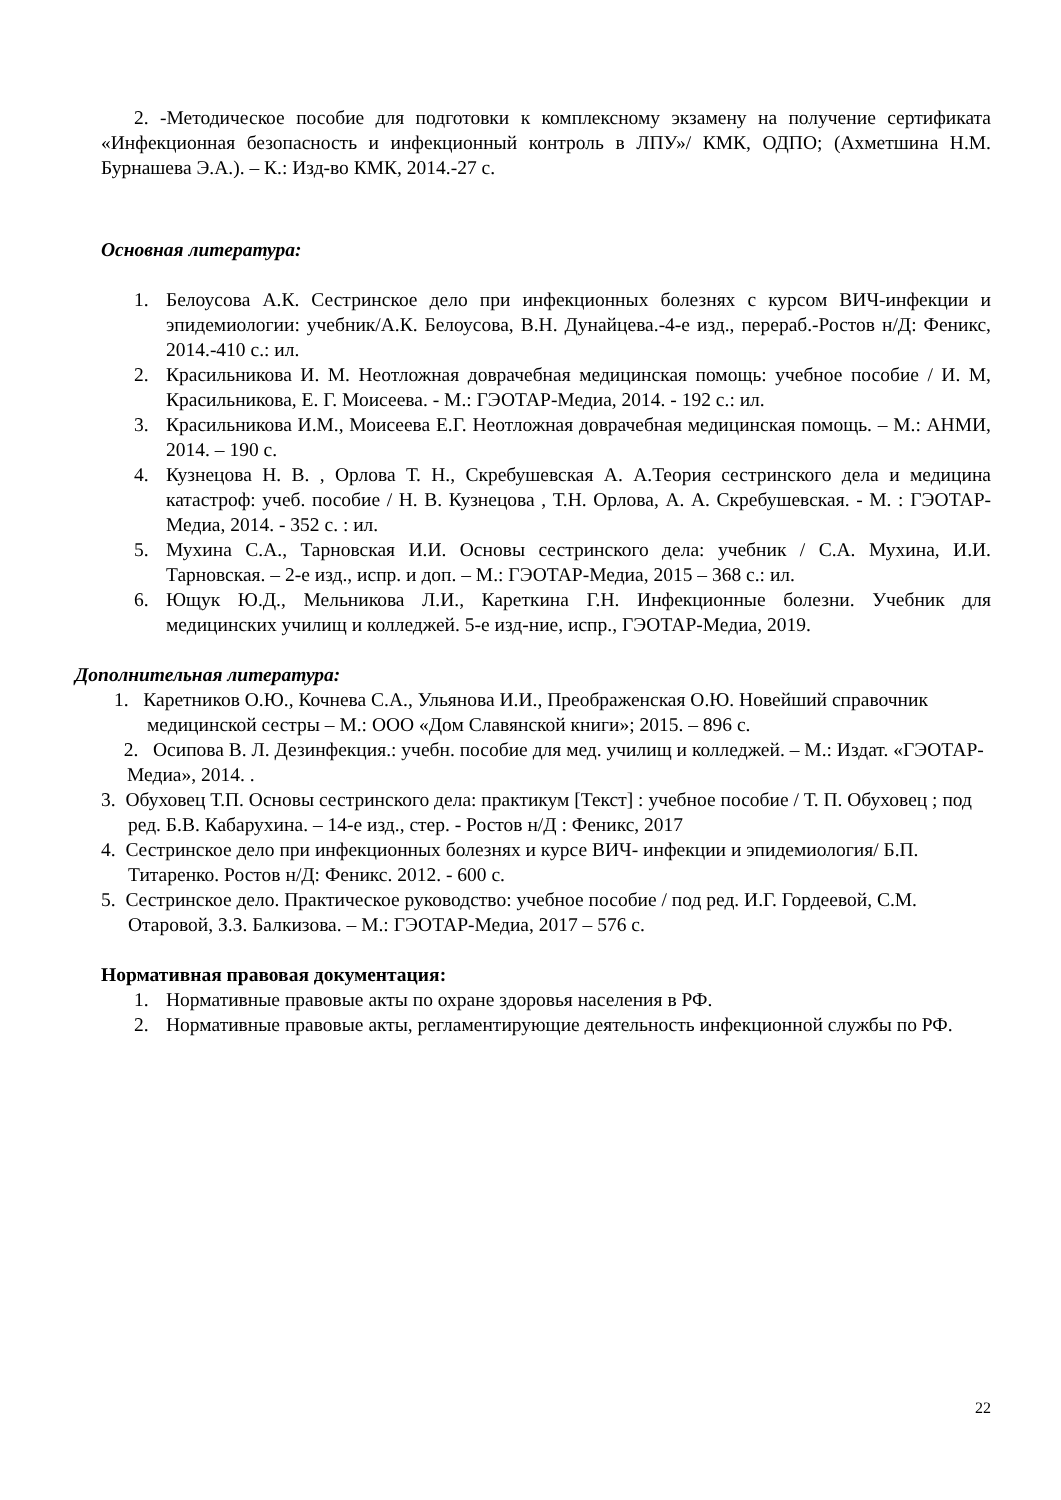2. -Методическое пособие для подготовки к комплексному экзамену на получение сертификата «Инфекционная безопасность и инфекционный контроль в ЛПУ»/ КМК, ОДПО; (Ахметшина Н.М. Бурнашева Э.А.). – К.: Изд-во КМК, 2014.-27 с.
Основная литература:
1. Белоусова А.К. Сестринское дело при инфекционных болезнях с курсом ВИЧ-инфекции и эпидемиологии: учебник/А.К. Белоусова, В.Н. Дунайцева.-4-е изд., перераб.-Ростов н/Д: Феникс, 2014.-410 с.: ил.
2. Красильникова И. М. Неотложная доврачебная медицинская помощь: учебное пособие / И. М, Красильникова, Е. Г. Моисеева. - М.: ГЭОТАР-Медиа, 2014. - 192 с.: ил.
3. Красильникова И.М., Моисеева Е.Г. Неотложная доврачебная медицинская помощь. – М.: АНМИ, 2014. – 190 с.
4. Кузнецова Н. В. , Орлова Т. Н., Скребушевская А. А.Теория сестринского дела и медицина катастроф: учеб. пособие / Н. В. Кузнецова , Т.Н. Орлова, А. А. Скребушевская. - М. : ГЭОТАР-Медиа, 2014. - 352 с. : ил.
5. Мухина С.А., Тарновская И.И. Основы сестринского дела: учебник / С.А. Мухина, И.И. Тарновская. – 2-е изд., испр. и доп. – М.: ГЭОТАР-Медиа, 2015 – 368 с.: ил.
6. Ющук Ю.Д., Мельникова Л.И., Кареткина Г.Н. Инфекционные болезни. Учебник для медицинских училищ и колледжей. 5-е изд-ние, испр., ГЭОТАР-Медиа, 2019.
Дополнительная литература:
1. Каретников О.Ю., Кочнева С.А., Ульянова И.И., Преображенская О.Ю. Новейший справочник медицинской сестры – М.: ООО «Дом Славянской книги»; 2015. – 896 с.
2. Осипова В. Л. Дезинфекция.: учебн. пособие для мед. училищ и колледжей. – М.: Издат. «ГЭОТАР-Медиа», 2014. .
3. Обуховец Т.П. Основы сестринского дела: практикум [Текст] : учебное пособие / Т. П. Обуховец ; под ред. Б.В. Кабарухина. – 14-е изд., стер. - Ростов н/Д : Феникс, 2017
4. Сестринское дело при инфекционных болезнях и курсе ВИЧ- инфекции и эпидемиология/ Б.П. Титаренко. Ростов н/Д: Феникс. 2012. - 600 с.
5. Сестринское дело. Практическое руководство: учебное пособие / под ред. И.Г. Гордеевой, С.М. Отаровой, З.З. Балкизова. – М.: ГЭОТАР-Медиа, 2017 – 576 с.
Нормативная правовая документация:
1. Нормативные правовые акты по охране здоровья населения в РФ.
2. Нормативные правовые акты, регламентирующие деятельность инфекционной службы по РФ.
22